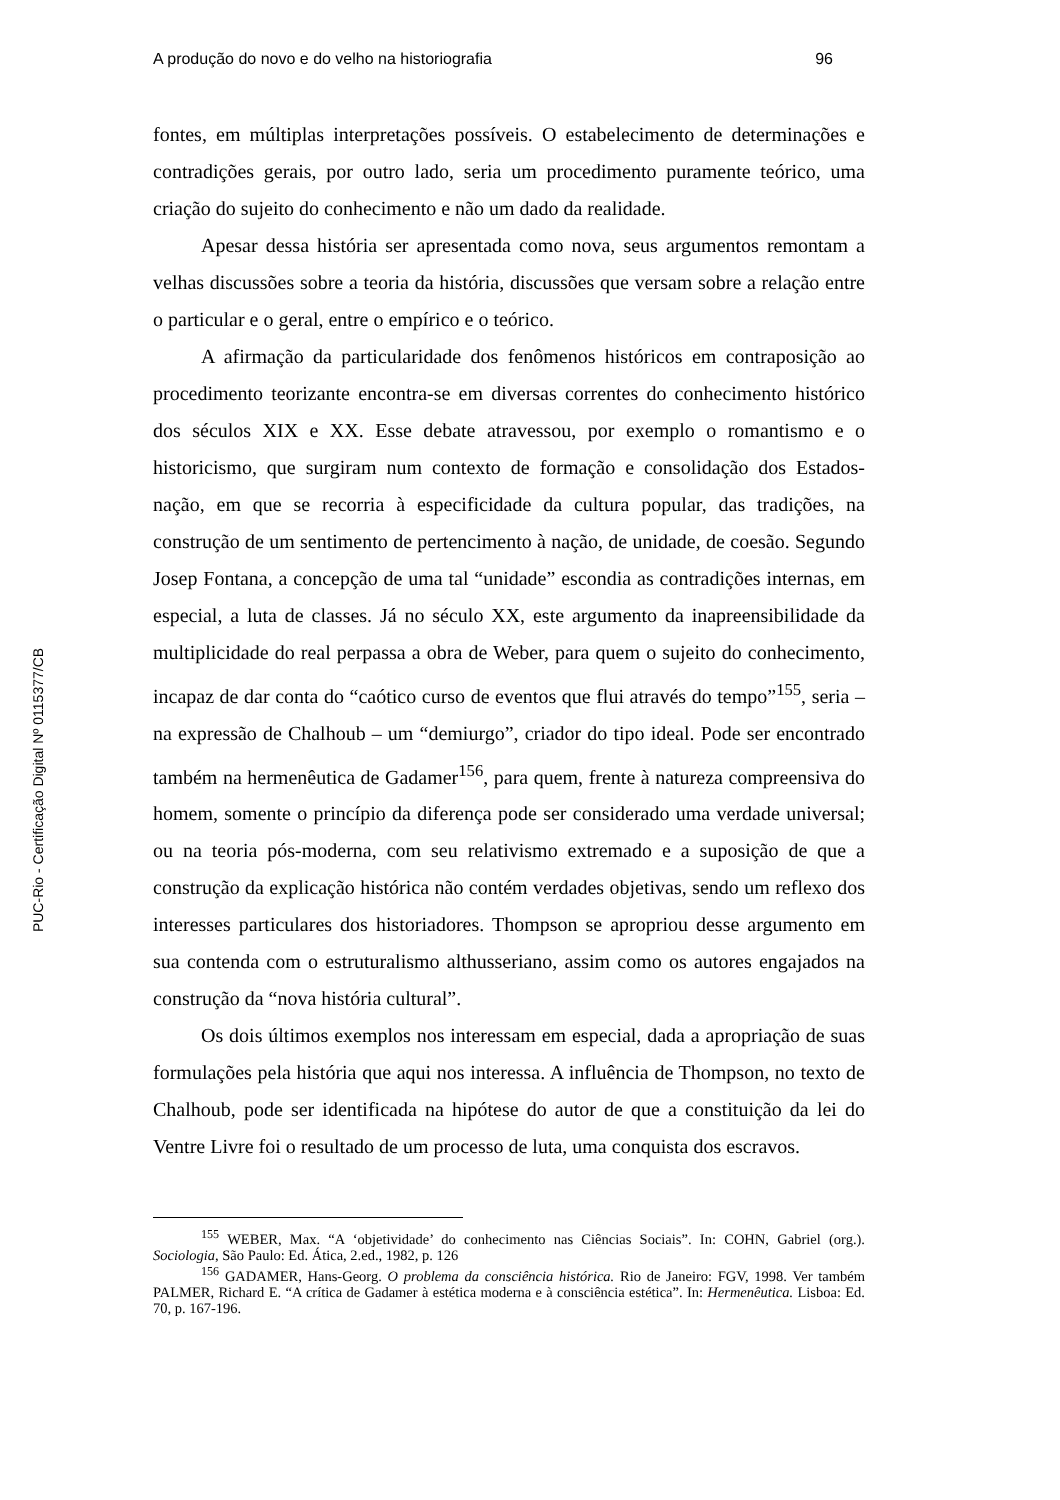PUC-Rio - Certificação Digital Nº 0115377/CB
A produção do novo e do velho na historiografia 96
fontes, em múltiplas interpretações possíveis. O estabelecimento de determinações e contradições gerais, por outro lado, seria um procedimento puramente teórico, uma criação do sujeito do conhecimento e não um dado da realidade.
Apesar dessa história ser apresentada como nova, seus argumentos remontam a velhas discussões sobre a teoria da história, discussões que versam sobre a relação entre o particular e o geral, entre o empírico e o teórico.
A afirmação da particularidade dos fenômenos históricos em contraposição ao procedimento teorizante encontra-se em diversas correntes do conhecimento histórico dos séculos XIX e XX. Esse debate atravessou, por exemplo o romantismo e o historicismo, que surgiram num contexto de formação e consolidação dos Estados-nação, em que se recorria à especificidade da cultura popular, das tradições, na construção de um sentimento de pertencimento à nação, de unidade, de coesão. Segundo Josep Fontana, a concepção de uma tal “unidade” escondia as contradições internas, em especial, a luta de classes. Já no século XX, este argumento da inapreensibilidade da multiplicidade do real perpassa a obra de Weber, para quem o sujeito do conhecimento, incapaz de dar conta do “caótico curso de eventos que flui através do tempo”<sup>155</sup>, seria – na expressão de Chalhoub – um “demiurgo”, criador do tipo ideal. Pode ser encontrado também na hermenêutica de Gadamer<sup>156</sup>, para quem, frente à natureza compreensiva do homem, somente o princípio da diferença pode ser considerado uma verdade universal; ou na teoria pós-moderna, com seu relativismo extremado e a suposição de que a construção da explicação histórica não contém verdades objetivas, sendo um reflexo dos interesses particulares dos historiadores. Thompson se apropriou desse argumento em sua contenda com o estruturalismo althusseriano, assim como os autores engajados na construção da “nova história cultural”.
Os dois últimos exemplos nos interessam em especial, dada a apropriação de suas formulações pela história que aqui nos interessa. A influência de Thompson, no texto de Chalhoub, pode ser identificada na hipótese do autor de que a constituição da lei do Ventre Livre foi o resultado de um processo de luta, uma conquista dos escravos.
<sup>155</sup> WEBER, Max. “A ‘objetividade’ do conhecimento nas Ciências Sociais”. In: COHN, Gabriel (org.). Sociologia, São Paulo: Ed. Ática, 2.ed., 1982, p. 126
<sup>156</sup> GADAMER, Hans-Georg. O problema da consciência histórica. Rio de Janeiro: FGV, 1998. Ver também PALMER, Richard E. “A crítica de Gadamer à estética moderna e à consciência estética”. In: Hermenêutica. Lisboa: Ed. 70, p. 167-196.